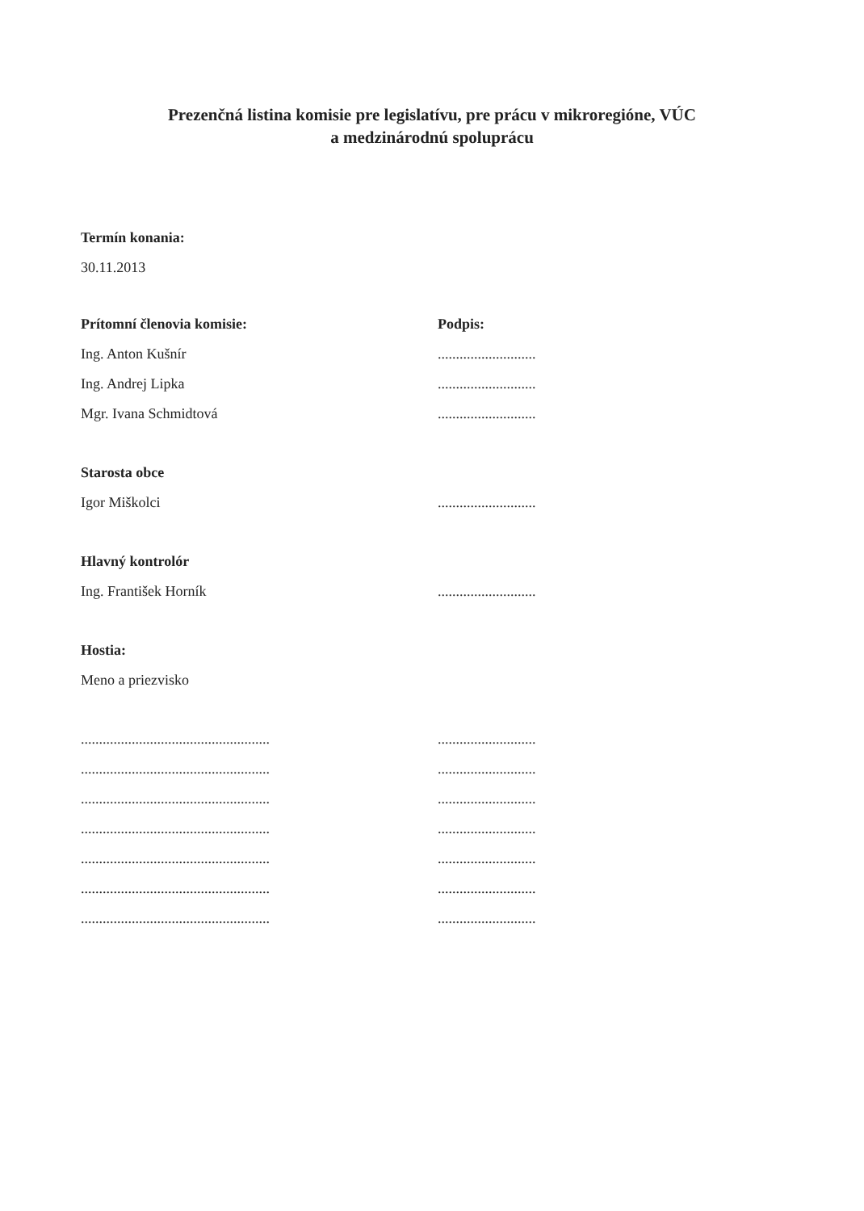Prezenčná listina komisie pre legislatívu, pre prácu v mikroregióne, VÚC
a medzinárodnú spoluprácu
Termín konania:
30.11.2013
Prítomní členovia komisie: Podpis:
Ing. Anton Kušnír ...........................
Ing. Andrej Lipka ...........................
Mgr. Ivana Schmidtová ...........................
Starosta obce
Igor Miškolci ...........................
Hlavný kontrolór
Ing. František Horník ...........................
Hostia:
Meno a priezvisko
....................................................
...........................
....................................................
...........................
....................................................
...........................
....................................................
...........................
....................................................
...........................
....................................................
...........................
....................................................
...........................